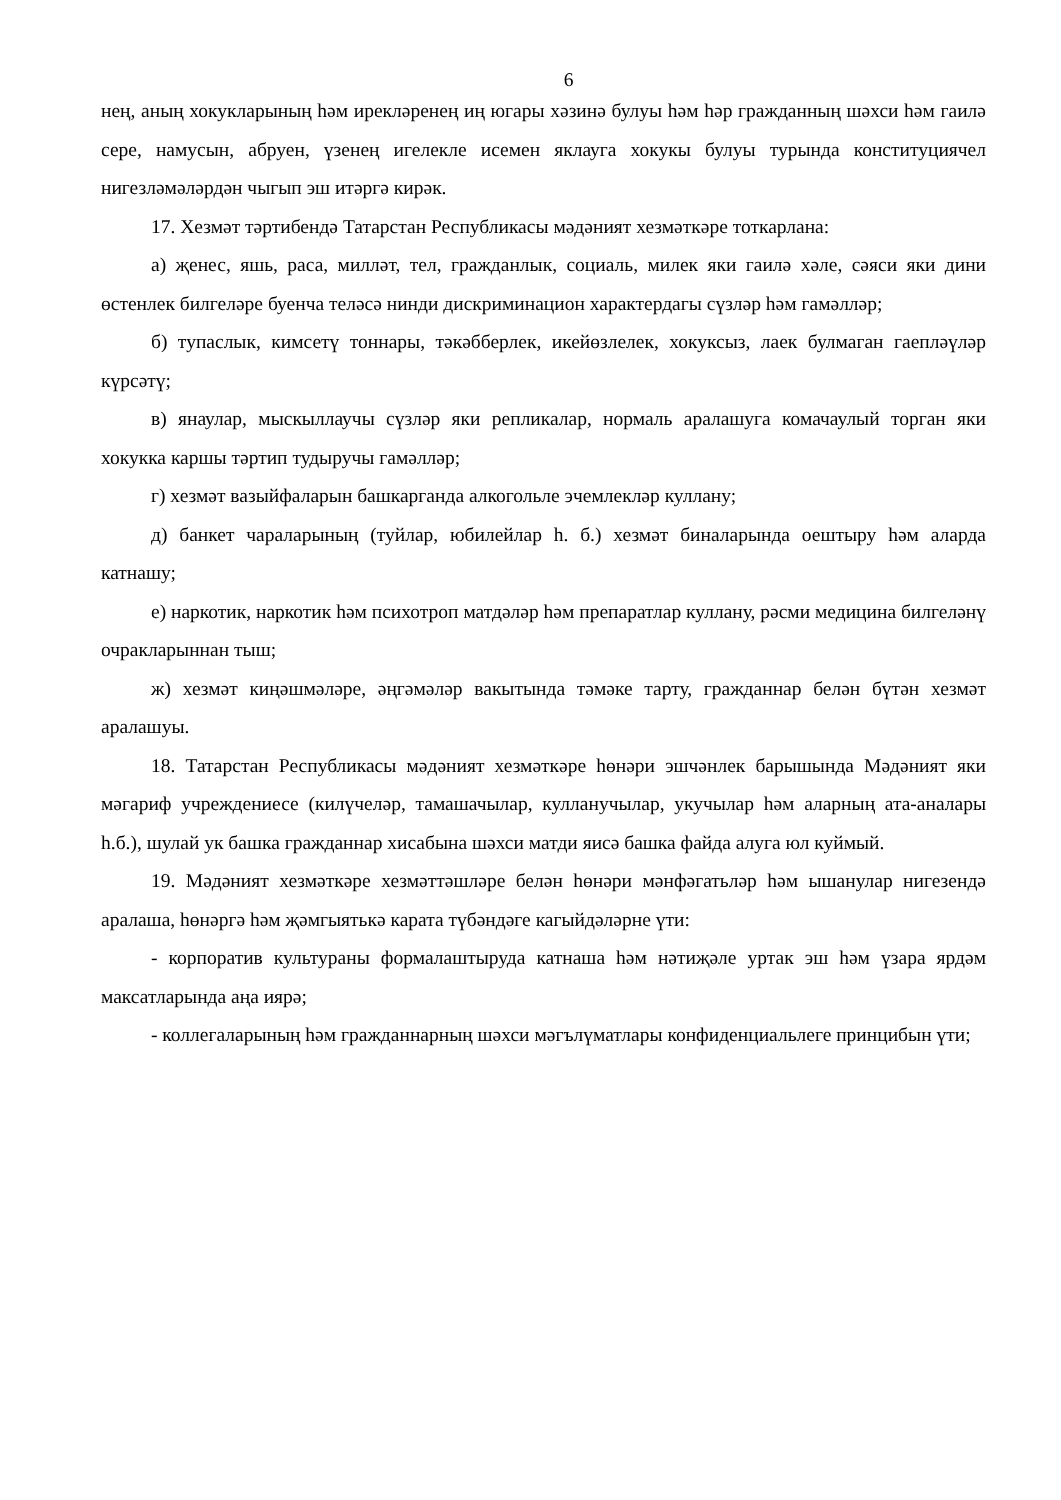6
нең, аның хокукларының һәм ирекләренең иң югары хәзинә булуы һәм һәр гражданның шәхси һәм гаилә сере, намусын, абруен, үзенең игелекле исемен яклауга хокукы булуы турында конституциячел нигезләмәләрдән чыгып эш итәргә кирәк.
17. Хезмәт тәртибендә Татарстан Республикасы мәдәният хезмәткәре тоткарлана:
а) җенес, яшь, раса, милләт, тел, гражданлык, социаль, милек яки гаилә хәле, сәяси яки дини өстенлек билгеләре буенча теләсә нинди дискриминацион характердагы сүзләр һәм гамәлләр;
б) тупаслык, кимсетү тоннары, тәкәбберлек, икейөзлелек, хокуксыз, лаек булмаган гаепләүләр күрсәтү;
в) янаулар, мыскыллаучы сүзләр яки репликалар, нормаль аралашуга комачаулый торган яки хокукка каршы тәртип тудыручы гамәлләр;
г) хезмәт вазыйфаларын башкарганда алкогольле эчемлекләр куллану;
д) банкет чараларының (туйлар, юбилейлар һ. б.) хезмәт биналарында оештыру һәм аларда катнашу;
е) наркотик, наркотик һәм психотроп матдәләр һәм препаратлар куллану, рәсми медицина билгеләнү очракларыннан тыш;
ж) хезмәт киңәшмәләре, әңгәмәләр вакытында тәмәке тарту, гражданнар белән бүтән хезмәт аралашуы.
18. Татарстан Республикасы мәдәният хезмәткәре һөнәри эшчәнлек барышында Мәдәният яки мәгариф учреждениесе (килүчеләр, тамашачылар, кулланучылар, укучылар һәм аларның ата-аналары һ.б.), шулай ук башка гражданнар хисабына шәхси матди яисә башка файда алуга юл куймый.
19. Мәдәният хезмәткәре хезмәттәшләре белән һөнәри мәнфәгатьләр һәм ышанулар нигезендә аралаша, һөнәргә һәм җәмгыятькә карата түбәндәге кагыйдәләрне үти:
- корпоратив культураны формалаштыруда катнаша һәм нәтиҗәле уртак эш һәм үзара ярдәм максатларында аңа иярә;
- коллегаларының һәм гражданнарның шәхси мәгълүматлары конфиденциальлеге принцибын үти;